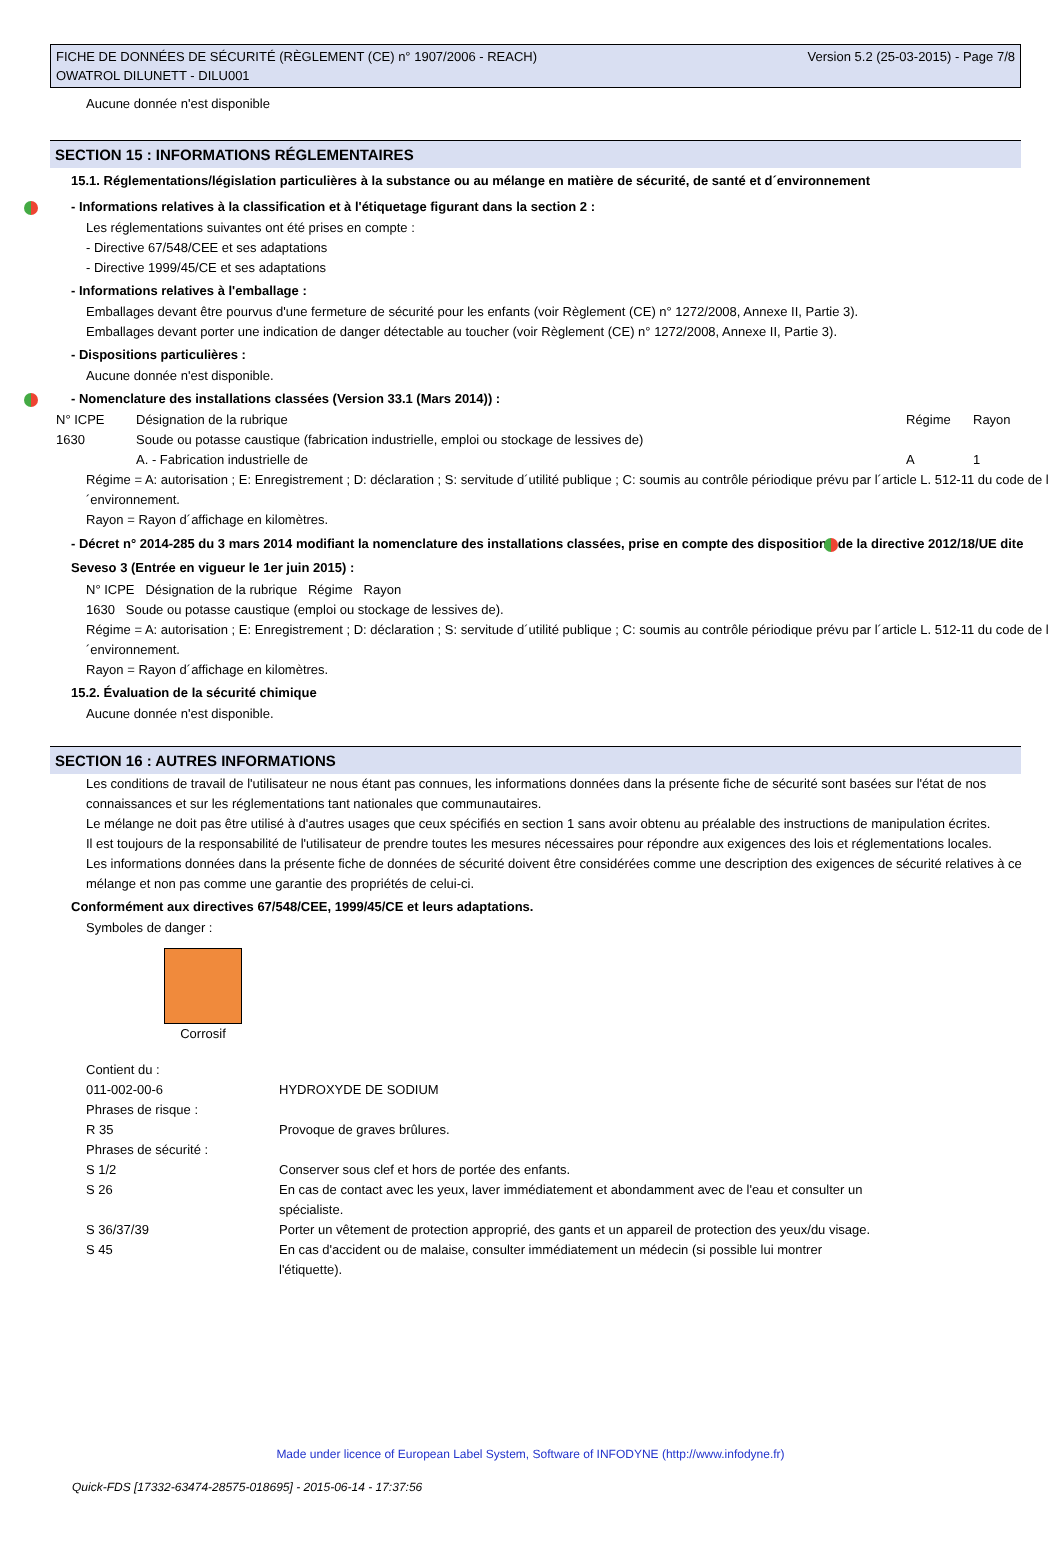Version 5.2 (25-03-2015) - Page 7/8 FICHE DE DONNÉES DE SÉCURITÉ (RÈGLEMENT (CE) n° 1907/2006 - REACH)
OWATROL DILUNETT - DILU001
Aucune donnée n'est disponible
SECTION 15 : INFORMATIONS RÉGLEMENTAIRES
15.1. Réglementations/législation particulières à la substance ou au mélange en matière de sécurité, de santé et d´environnement
- Informations relatives à la classification et à l'étiquetage figurant dans la section 2 :
Les réglementations suivantes ont été prises en compte :
- Directive 67/548/CEE et ses adaptations
- Directive 1999/45/CE et ses adaptations
- Informations relatives à l'emballage :
Emballages devant être pourvus d'une fermeture de sécurité pour les enfants (voir Règlement (CE) n° 1272/2008, Annexe II, Partie 3).
Emballages devant porter une indication de danger détectable au toucher (voir Règlement (CE) n° 1272/2008, Annexe II, Partie 3).
- Dispositions particulières :
Aucune donnée n'est disponible.
- Nomenclature des installations classées (Version 33.1 (Mars 2014)) :
| N° ICPE | Désignation de la rubrique | Régime | Rayon |
| --- | --- | --- | --- |
| 1630 | Soude ou potasse caustique (fabrication industrielle, emploi ou stockage de lessives de) | | |
| | A. - Fabrication industrielle de | A | 1 |
Régime = A: autorisation ; E: Enregistrement ; D: déclaration ; S: servitude d´utilité publique ; C: soumis au contrôle périodique prévu par l´article L. 512-11 du code de l´environnement.
Rayon = Rayon d´affichage en kilomètres.
- Décret n° 2014-285 du 3 mars 2014 modifiant la nomenclature des installations classées, prise en compte des dispositions de la directive 2012/18/UE dite Seveso 3 (Entrée en vigueur le 1er juin 2015) :
N° ICPE Désignation de la rubrique Régime Rayon
1630 Soude ou potasse caustique (emploi ou stockage de lessives de).
Régime = A: autorisation ; E: Enregistrement ; D: déclaration ; S: servitude d´utilité publique ; C: soumis au contrôle périodique prévu par l´article L. 512-11 du code de l´environnement.
Rayon = Rayon d´affichage en kilomètres.
15.2. Évaluation de la sécurité chimique
Aucune donnée n'est disponible.
SECTION 16 : AUTRES INFORMATIONS
Les conditions de travail de l'utilisateur ne nous étant pas connues, les informations données dans la présente fiche de sécurité sont basées sur l'état de nos connaissances et sur les réglementations tant nationales que communautaires.
Le mélange ne doit pas être utilisé à d'autres usages que ceux spécifiés en section 1 sans avoir obtenu au préalable des instructions de manipulation écrites.
Il est toujours de la responsabilité de l'utilisateur de prendre toutes les mesures nécessaires pour répondre aux exigences des lois et réglementations locales.
Les informations données dans la présente fiche de données de sécurité doivent être considérées comme une description des exigences de sécurité relatives à ce mélange et non pas comme une garantie des propriétés de celui-ci.
Conformément aux directives 67/548/CEE, 1999/45/CE et leurs adaptations.
Symboles de danger :
Corrosif
| Contient du : | |
| 011-002-00-6 | HYDROXYDE DE SODIUM |
| Phrases de risque : | |
| R 35 | Provoque de graves brûlures. |
| Phrases de sécurité : | |
| S 1/2 | Conserver sous clef et hors de portée des enfants. |
| S 26 | En cas de contact avec les yeux, laver immédiatement et abondamment avec de l'eau et consulter un spécialiste. |
| S 36/37/39 | Porter un vêtement de protection approprié, des gants et un appareil de protection des yeux/du visage. |
| S 45 | En cas d'accident ou de malaise, consulter immédiatement un médecin (si possible lui montrer l'étiquette). |
Made under licence of European Label System, Software of INFODYNE (http://www.infodyne.fr)
Quick-FDS [17332-63474-28575-018695] - 2015-06-14 - 17:37:56